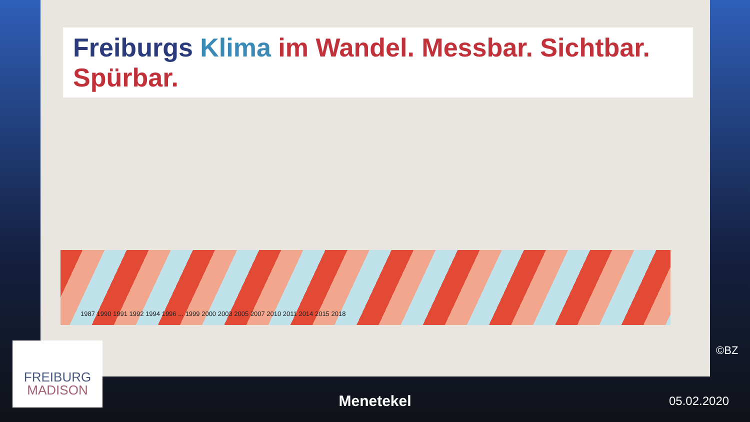Freiburgs Klima im Wandel. Messbar. Sichtbar. Spürbar.
1987 1990 1991 1992 1994 1996 ... 1999 2000 2003 2005 2007 2010 2011 2014 2015 2018
FREIBURG
MADISON
©BZ
Menetekel 05.02.2020